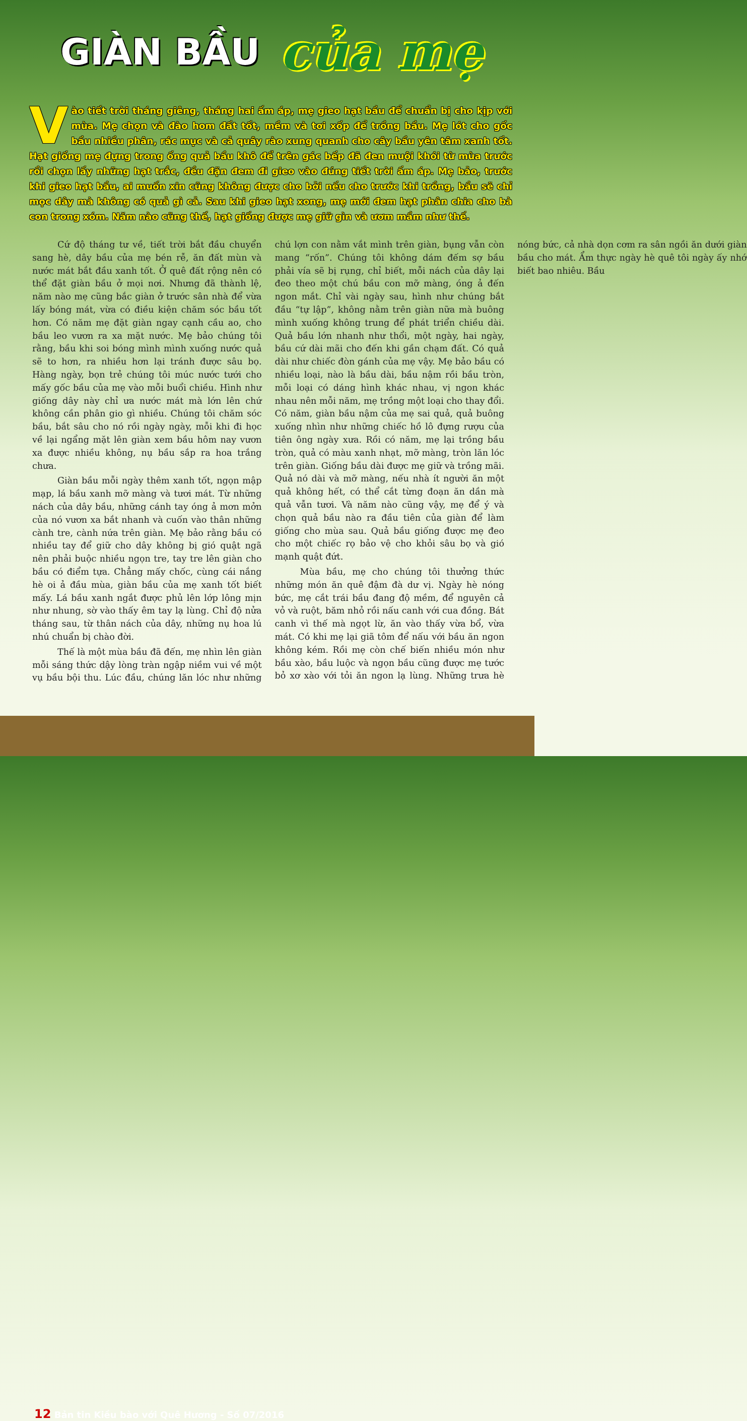GIÀN BẦU của mẹ
Vào tiết trời tháng giêng, tháng hai ấm áp, mẹ gieo hạt bầu để chuẩn bị cho kịp với mùa. Mẹ chọn và đào hom đất tốt, mềm và tơi xốp để trồng bầu. Mẹ lót cho gốc bầu nhiều phân, rác mục và cả quây rào xung quanh cho cây bầu yên tâm xanh tốt. Hạt giống mẹ đựng trong ống quả bầu khô để trên gác bếp đã đen muội khói từ mùa trước rồi chọn lấy những hạt trắc, đều đặn đem đi gieo vào đúng tiết trời ấm áp. Mẹ bảo, trước khi gieo hạt bầu, ai muốn xin cũng không được cho bởi nếu cho trước khi trồng, bầu sẽ chỉ mọc dây mà không có quả gì cả. Sau khi gieo hạt xong, mẹ mới đem hạt phân chia cho bà con trong xóm. Năm nào cũng thế, hạt giống được mẹ giữ gìn và ươm mầm như thế.
Cứ độ tháng tư về, tiết trời bắt đầu chuyển sang hè, dây bầu của mẹ bén rễ, ăn đất mùn và nước mát bắt đầu xanh tốt. Ở quê đất rộng nên có thể đặt giàn bầu ở mọi nơi. Nhưng đã thành lệ, năm nào mẹ cũng bắc giàn ở trước sân nhà để vừa lấy bóng mát, vừa có điều kiện chăm sóc bầu tốt hơn. Có năm mẹ đặt giàn ngay cạnh cầu ao, cho bầu leo vươn ra xa mặt nước. Mẹ bảo chúng tôi rằng, bầu khi soi bóng mình mình xuống nước quả sẽ to hơn, ra nhiều hơn lại tránh được sâu bọ. Hàng ngày, bọn trẻ chúng tôi múc nước tưới cho mấy gốc bầu của mẹ vào mỗi buổi chiều. Hình như giống dây này chỉ ưa nước mát mà lớn lên chứ không cần phân gio gì nhiều. Chúng tôi chăm sóc bầu, bắt sâu cho nó rồi ngày ngày, mỗi khi đi học về lại ngẩng mặt lên giàn xem bầu hôm nay vươn xa được nhiều không, nụ bầu sắp ra hoa trắng chưa.
Giàn bầu mỗi ngày thêm xanh tốt, ngọn mập mạp, lá bầu xanh mỡ màng và tươi mát. Từ những nách của dây bầu, những cánh tay óng ả mơn mởn của nó vươn xa bắt nhanh và cuốn vào thân những cành tre, cành nứa trên giàn. Mẹ bảo rằng bầu có nhiều tay để giữ cho dây không bị gió quật ngã nên phải buộc nhiều ngọn tre, tay tre lên giàn cho bầu có điểm tựa. Chẳng mấy chốc, cùng cái nắng hè oi ả đầu mùa, giàn bầu của mẹ xanh tốt biết mấy. Lá bầu xanh ngắt được phủ lên lớp lông mịn như nhung, sờ vào thấy êm tay lạ lùng. Chỉ độ nửa tháng sau, từ thân nách của dây, những nụ hoa lú nhú chuẩn bị chào đời.
Thế là một mùa bầu đã đến, mẹ nhìn lên giàn mỗi sáng thức dậy lòng tràn ngập niềm vui về một vụ bầu bội thu. Lúc đầu, chúng lăn lóc như những chú lợn con nằm vắt mình trên giàn, bụng vẫn còn mang “rốn”. Chúng tôi không dám đếm sợ bầu phải vía sẽ bị rụng, chỉ biết, mỗi nách của dây lại đeo theo một chú bầu con mỡ màng, óng ả đến ngon mắt. Chỉ vài ngày sau, hình như chúng bắt đầu “tự lập”, không nằm trên giàn nữa mà buông mình xuống không trung để phát triển chiều dài. Quả bầu lớn nhanh như thổi, một ngày, hai ngày, bầu cứ dài mãi cho đến khi gần chạm đất. Có quả dài như chiếc đòn gánh của mẹ vậy. Mẹ bảo bầu có nhiều loại, nào là bầu dài, bầu nậm rồi bầu tròn, mỗi loại có dáng hình khác nhau, vị ngon khác nhau nên mỗi năm, mẹ trồng một loại cho thay đổi. Có năm, giàn bầu nậm của mẹ sai quả, quả buông xuống nhìn như những chiếc hồ lô đựng rượu của tiên ông ngày xưa. Rồi có năm, mẹ lại trồng bầu tròn, quả có màu xanh nhạt, mỡ màng, tròn lăn lóc trên giàn. Giống bầu dài được mẹ giữ và trồng mãi. Quả nó dài và mỡ màng, nếu nhà ít người ăn một quả không hết, có thể cắt từng đoạn ăn dần mà quả vẫn tươi. Và năm nào cũng vậy, mẹ để ý và chọn quả bầu nào ra đầu tiên của giàn để làm giống cho mùa sau. Quả bầu giống được mẹ đeo cho một chiếc rọ bảo vệ cho khỏi sâu bọ và gió mạnh quật đứt.
Mùa bầu, mẹ cho chúng tôi thưởng thức những món ăn quê đậm đà dư vị. Ngày hè nóng bức, mẹ cắt trái bầu đang độ mềm, để nguyên cả vỏ và ruột, băm nhỏ rồi nấu canh với cua đồng. Bát canh vì thế mà ngọt lừ, ăn vào thấy vừa bổ, vừa mát. Có khi mẹ lại giã tôm để nấu với bầu ăn ngon không kém. Rồi mẹ còn chế biến nhiều món như bầu xào, bầu luộc và ngọn bầu cũng được mẹ tước bỏ xơ xào với tỏi ăn ngon lạ lùng. Những trưa hè nóng bức, cả nhà dọn cơm ra sân ngồi ăn dưới giàn bầu cho mát. Ẩm thực ngày hè quê tôi ngày ấy nhớ biết bao nhiêu. Bầu
12 Bản tin Kiều bào với Quê Hương - Số 07/2016